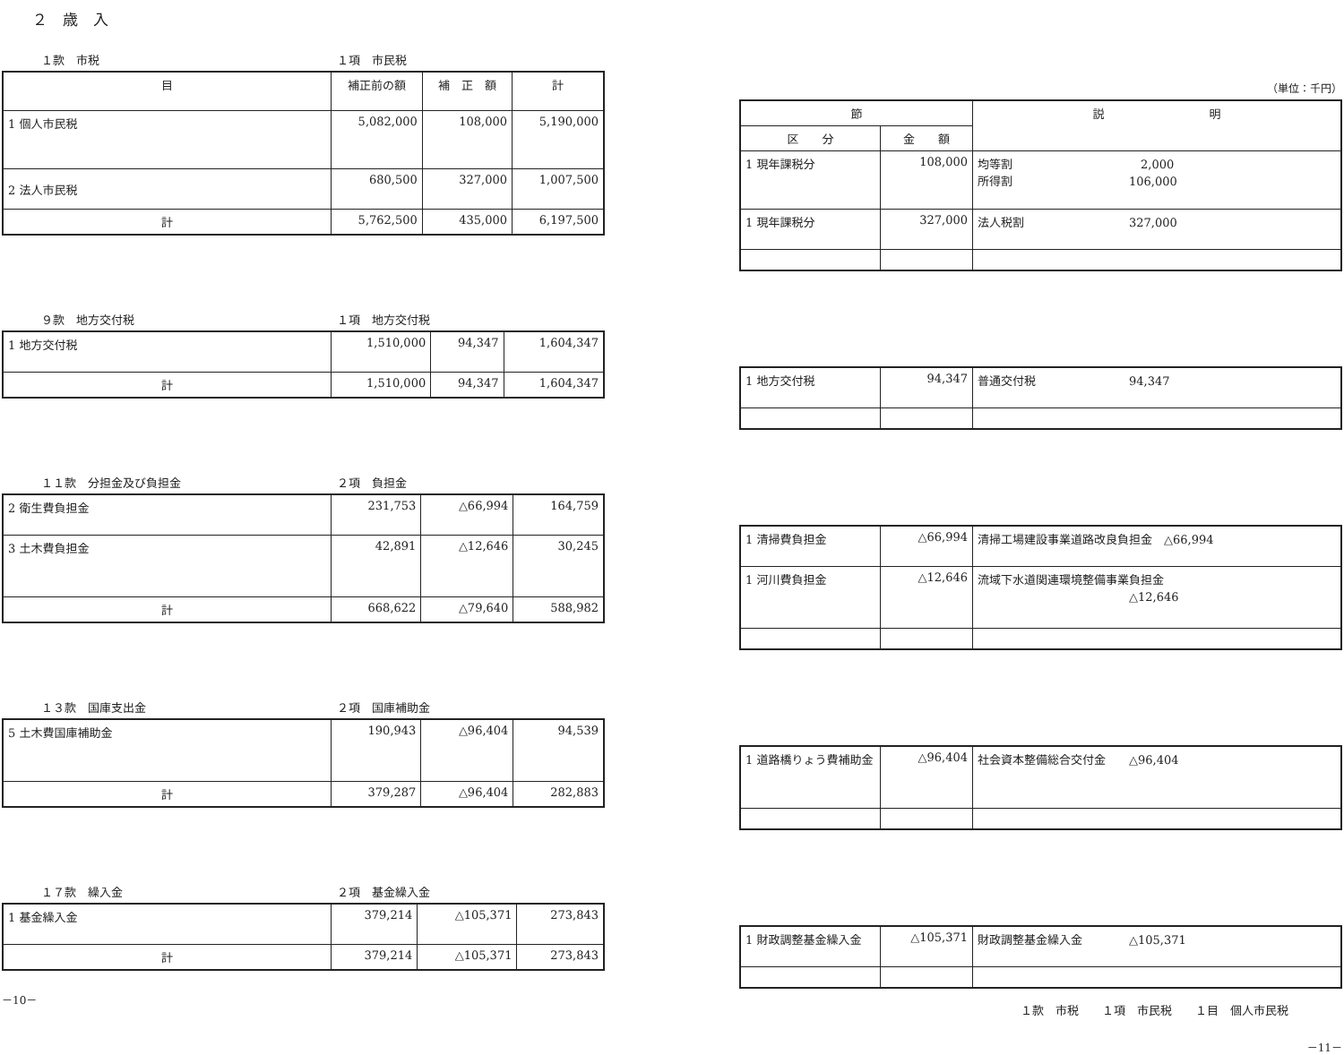２　歳　入
１款　市税 １項　市民税
| 目 | 補正前の額 | 補 正 額 | 計 |
| --- | --- | --- | --- |
| 1 個人市民税 | 5,082,000 | 108,000 | 5,190,000 |
| 2 法人市民税 | 680,500 | 327,000 | 1,007,500 |
| 計 | 5,762,500 | 435,000 | 6,197,500 |
９款　地方交付税 １項　地方交付税
| 1 地方交付税 | 1,510,000 | 94,347 | 1,604,347 |
| 計 | 1,510,000 | 94,347 | 1,604,347 |
１１款　分担金及び負担金 ２項　負担金
| 2 衛生費負担金 | 231,753 | △66,994 | 164,759 |
| 3 土木費負担金 | 42,891 | △12,646 | 30,245 |
| 計 | 668,622 | △79,640 | 588,982 |
１３款　国庫支出金 ２項　国庫補助金
| 5 土木費国庫補助金 | 190,943 | △96,404 | 94,539 |
| 計 | 379,287 | △96,404 | 282,883 |
１７款　繰入金 ２項　基金繰入金
| 1 基金繰入金 | 379,214 | △105,371 | 273,843 |
| 計 | 379,214 | △105,371 | 273,843 |
－10－
（単位：千円）
| 節 | | 説 明 |
| --- | --- | --- |
| 区 分 | 金 額 | |
| 1 現年課税分 | 108,000 | 均等割 2,000 所得割 106,000 |
| 1 現年課税分 | 327,000 | 法人税割 327,000 |
| 1 地方交付税 | 94,347 | 普通交付税 94,347 |
| 1 清掃費負担金 | △66,994 | 清掃工場建設事業道路改良負担金 △66,994 |
| 1 河川費負担金 | △12,646 | 流域下水道関連環境整備事業負担金 △12,646 |
| 1 道路橋りょう費補助金 | △96,404 | 社会資本整備総合交付金 △96,404 |
| 1 財政調整基金繰入金 | △105,371 | 財政調整基金繰入金 △105,371 |
１款　市税　　１項　市民税　　１目　個人市民税
－11－